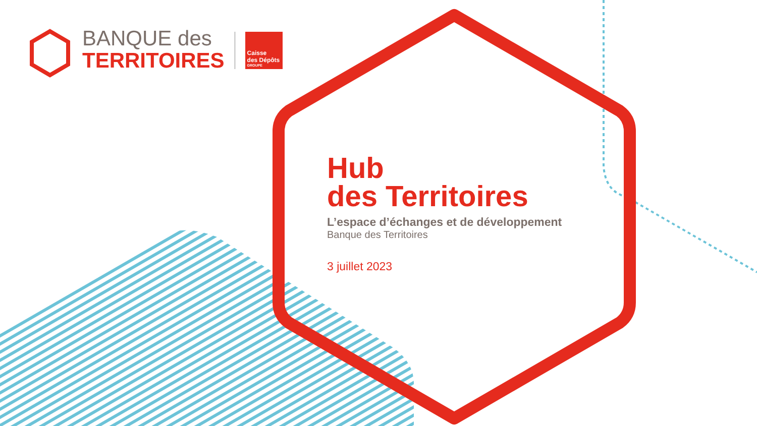BANQUE des
TERRITOIRES
Caisse
des Dépôts
GROUPE
Hub
des Territoires
L’espace d’échanges et de développement
Banque des Territoires
3 juillet 2023